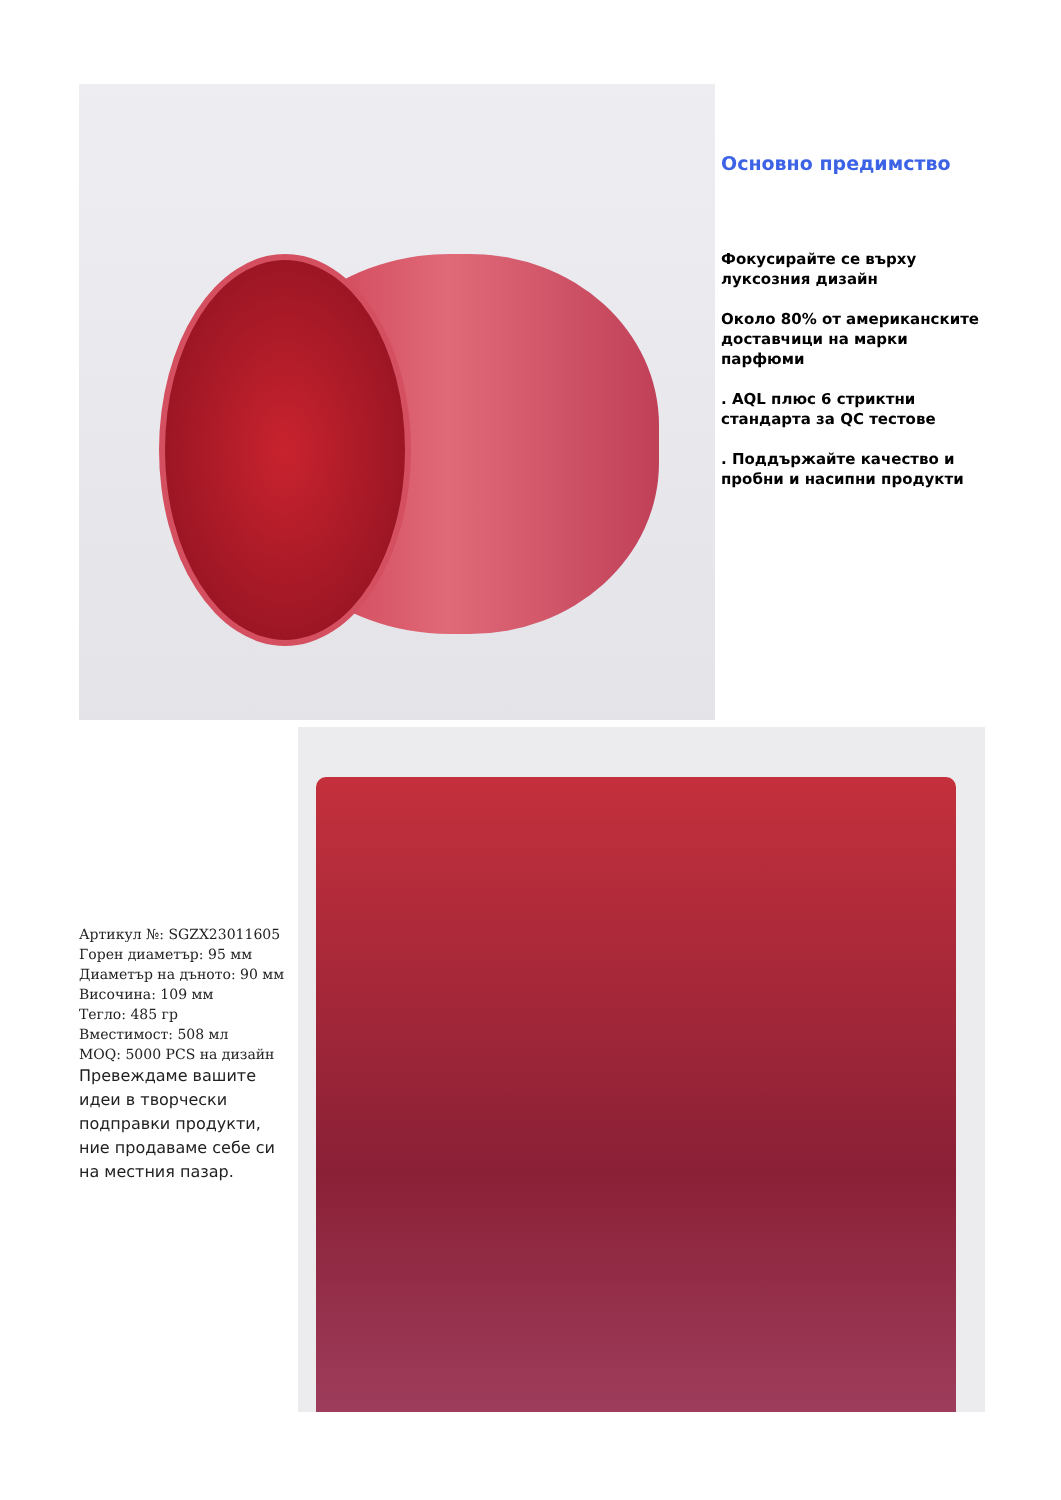Основно предимство
Фокусирайте се върху луксозния дизайн
Около 80% от американските доставчици на марки парфюми
. AQL плюс 6 стриктни стандарта за QC тестове
. Поддържайте качество и пробни и насипни продукти
Артикул №: SGZX23011605
Горен диаметър: 95 мм
Диаметър на дъното: 90 мм
Височина: 109 мм
Тегло: 485 гр
Вместимост: 508 мл
MOQ: 5000 PCS на дизайн
Превеждаме вашите идеи в творчески подправки продукти, ние продаваме себе си на местния пазар.